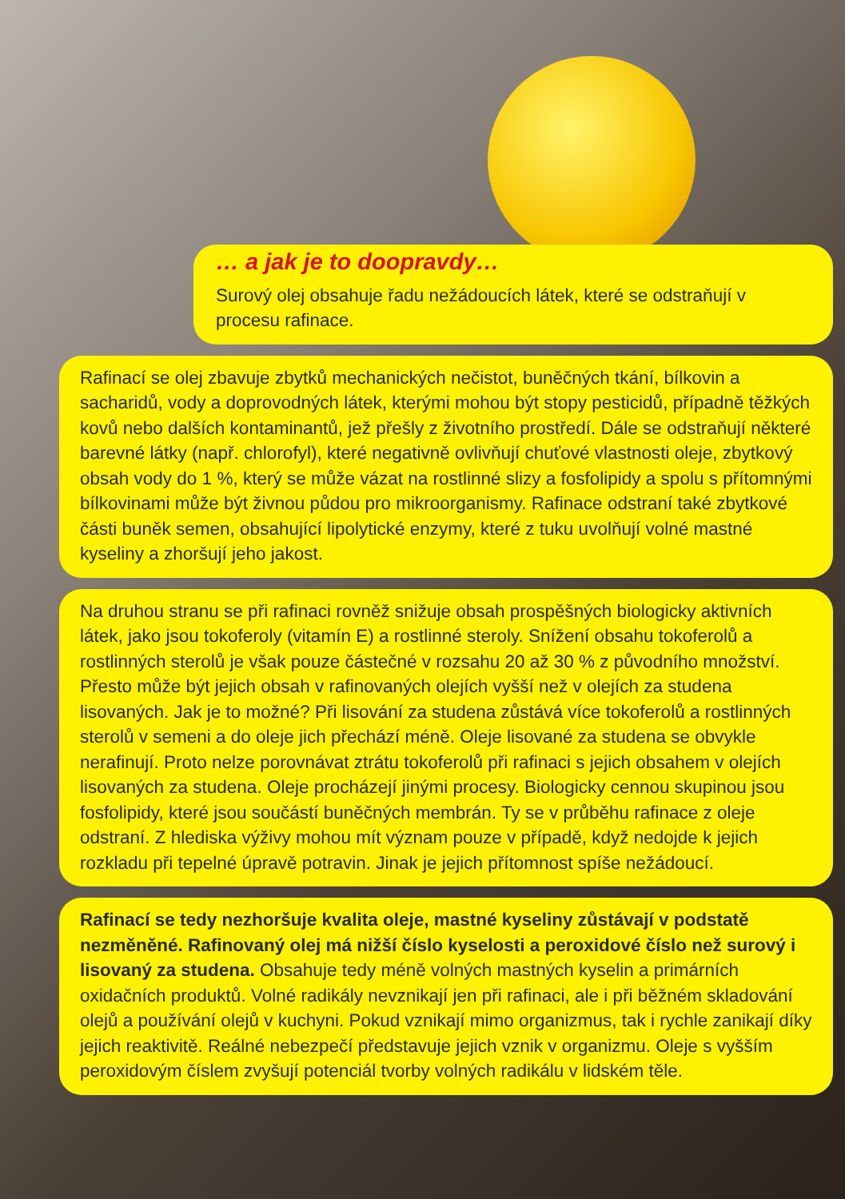… a jak je to doopravdy…
Surový olej obsahuje řadu nežádoucích látek, které se odstra­ňují v procesu rafinace.
Rafinací se olej zbavuje zbytků mechanických nečistot, buněčných tkání, bílkovin a sacharidů, vody a doprovodných látek, kterými mohou být stopy pesticidů, případně těžkých kovů nebo dalších kontaminantů, jež přešly z životního prostředí. Dále se odstraňují některé barevné látky (např. chlorofyl), které negativně ovlivňují chuťové vlastnosti oleje, zbytkový obsah vody do 1 %, který se může vázat na rostlinné slizy a fosfolipidy a spolu s přítomnými bílkovinami může být živnou půdou pro mikroorganismy. Rafinace odstraní také zbytkové části buněk semen, obsahující lipolytické enzymy, které z tuku uvolňují volné mastné kyseliny a zhoršují jeho jakost.
Na druhou stranu se při rafinaci rovněž snižuje obsah prospěšných biologicky aktivních látek, jako jsou tokoferoly (vitamín E) a rostlinné steroly. Snížení obsahu tokoferolů a rostlinných sterolů je však pouze částečné v rozsahu 20 až 30 % z původního množství. Přesto může být jejich obsah v rafinovaných olejích vyšší než v olejích za studena lisovaných. Jak je to možné? Při lisování za studena zůstává více tokoferolů a rostlinných sterolů v semeni a do oleje jich přechází méně. Oleje lisované za studena se obvykle nerafinují. Proto nelze porovnávat ztrátu tokoferolů při rafinaci s jejich obsahem v olejích lisovaných za studena. Oleje procházejí jinými procesy. Biologicky cennou skupinou jsou fosfolipidy, které jsou součástí buněčných membrán. Ty se v průběhu rafinace z oleje odstraní. Z hlediska výživy mohou mít význam pouze v případě, když nedojde k jejich rozkladu při tepelné úpravě potravin. Jinak je jejich přítomnost spíše nežádoucí.
Rafinací se tedy nezhoršuje kvalita oleje, mastné kyseliny zůstávají v podstatě nezměněné. Rafinovaný olej má nižší číslo kyselosti a peroxidové číslo než surový i lisovaný za studena. Obsahuje tedy méně volných mastných kyselin a primárních oxidačních produktů. Volné radikály nevznikají jen při rafinaci, ale i při běžném skladování olejů a používání olejů v kuchyni. Pokud vznikají mimo organizmus, tak i rychle zanikají díky jejich reaktivitě. Reálné nebezpečí představuje jejich vznik v organizmu. Oleje s vyšším peroxidovým číslem zvyšují potenciál tvorby volných radikálu v lidském těle.